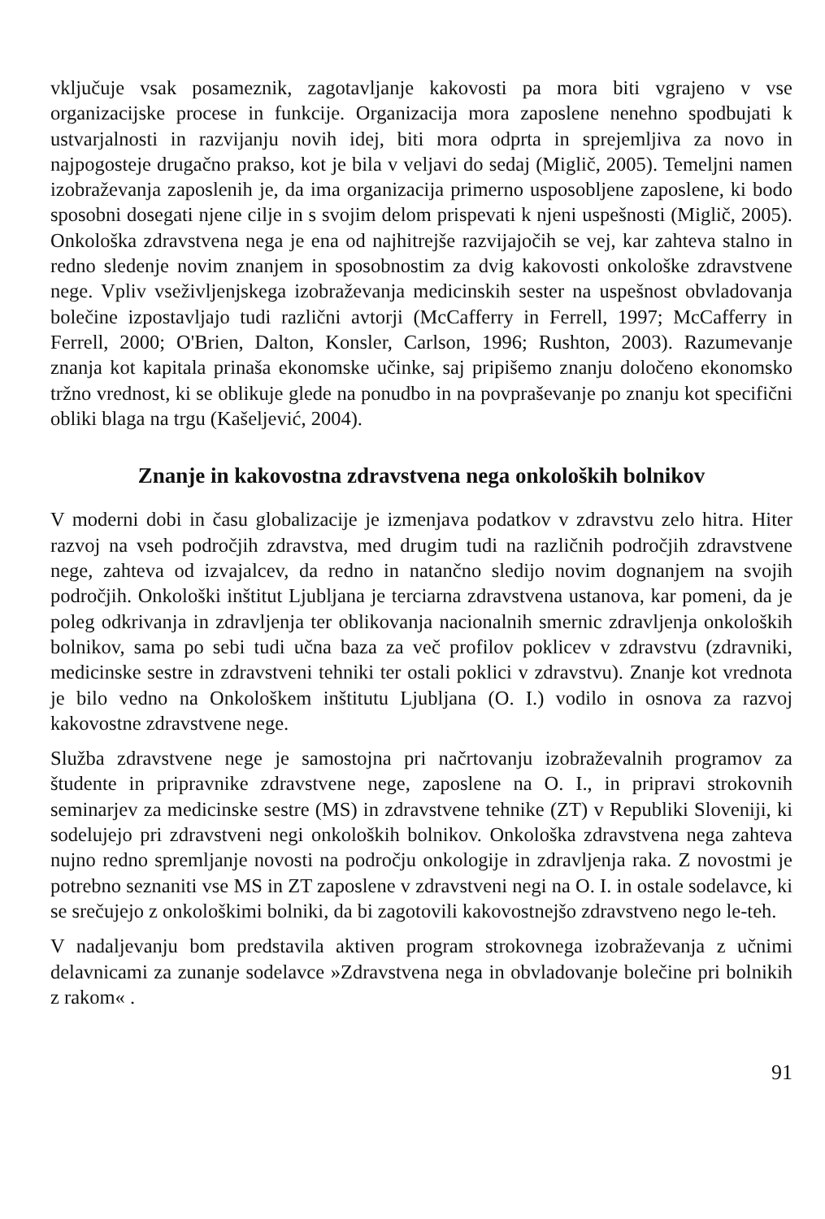vključuje vsak posameznik, zagotavljanje kakovosti pa mora biti vgrajeno v vse organizacijske procese in funkcije. Organizacija mora zaposlene nenehno spodbujati k ustvarjalnosti in razvijanju novih idej, biti mora odprta in sprejemljiva za novo in najpogosteje drugačno prakso, kot je bila v veljavi do sedaj (Miglič, 2005). Temeljni namen izobraževanja zaposlenih je, da ima organizacija primerno usposobljene zaposlene, ki bodo sposobni dosegati njene cilje in s svojim delom prispevati k njeni uspešnosti (Miglič, 2005). Onkološka zdravstvena nega je ena od najhitrejše razvijajočih se vej, kar zahteva stalno in redno sledenje novim znanjem in sposobnostim za dvig kakovosti onkološke zdravstvene nege. Vpliv vseživljenjskega izobraževanja medicinskih sester na uspešnost obvladovanja bolečine izpostavljajo tudi različni avtorji (McCafferry in Ferrell, 1997; McCafferry in Ferrell, 2000; O'Brien, Dalton, Konsler, Carlson, 1996; Rushton, 2003). Razumevanje znanja kot kapitala prinaša ekonomske učinke, saj pripišemo znanju določeno ekonomsko tržno vrednost, ki se oblikuje glede na ponudbo in na povpraševanje po znanju kot specifični obliki blaga na trgu (Kašeljević, 2004).
Znanje in kakovostna zdravstvena nega onkoloških bolnikov
V moderni dobi in času globalizacije je izmenjava podatkov v zdravstvu zelo hitra. Hiter razvoj na vseh področjih zdravstva, med drugim tudi na različnih področjih zdravstvene nege, zahteva od izvajalcev, da redno in natančno sledijo novim dognanjem na svojih področjih. Onkološki inštitut Ljubljana je terciarna zdravstvena ustanova, kar pomeni, da je poleg odkrivanja in zdravljenja ter oblikovanja nacionalnih smernic zdravljenja onkoloških bolnikov, sama po sebi tudi učna baza za več profilov poklicev v zdravstvu (zdravniki, medicinske sestre in zdravstveni tehniki ter ostali poklici v zdravstvu). Znanje kot vrednota je bilo vedno na Onkološkem inštitutu Ljubljana (O. I.) vodilo in osnova za razvoj kakovostne zdravstvene nege.
Služba zdravstvene nege je samostojna pri načrtovanju izobraževalnih programov za študente in pripravnike zdravstvene nege, zaposlene na O. I., in pripravi strokovnih seminarjev za medicinske sestre (MS) in zdravstvene tehnike (ZT) v Republiki Sloveniji, ki sodelujejo pri zdravstveni negi onkoloških bolnikov. Onkološka zdravstvena nega zahteva nujno redno spremljanje novosti na področju onkologije in zdravljenja raka. Z novostmi je potrebno seznaniti vse MS in ZT zaposlene v zdravstveni negi na O. I. in ostale sodelavce, ki se srečujejo z onkološkimi bolniki, da bi zagotovili kakovostnejšo zdravstveno nego le-teh.
V nadaljevanju bom predstavila aktiven program strokovnega izobraževanja z učnimi delavnicami za zunanje sodelavce »Zdravstvena nega in obvladovanje bolečine pri bolnikih z rakom« .
91